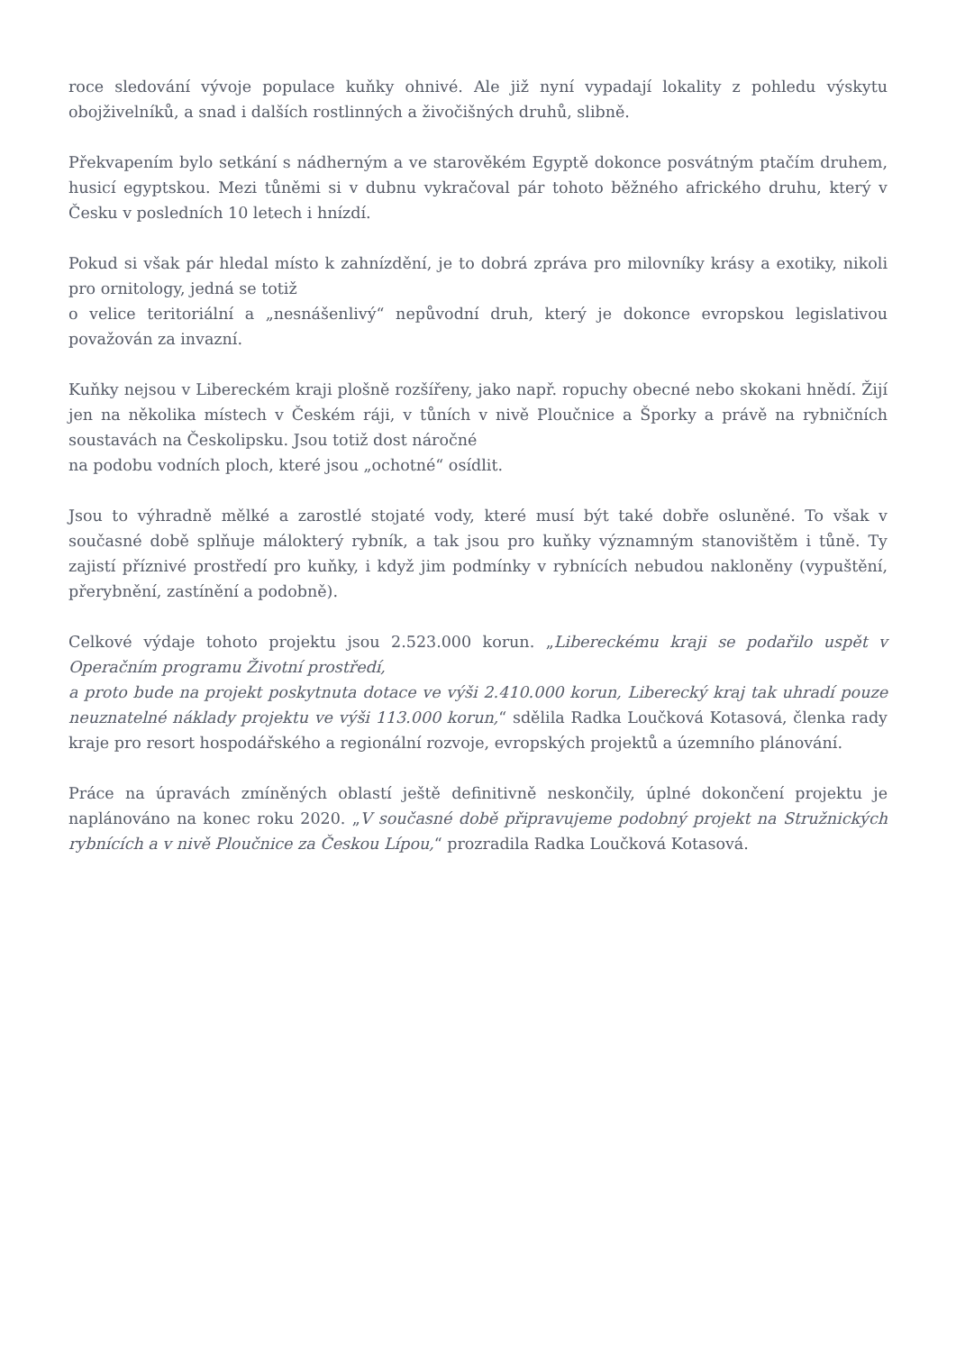roce sledování vývoje populace kuňky ohnivé. Ale již nyní vypadají lokality z pohledu výskytu obojživelníků, a snad i dalších rostlinných a živočišných druhů, slibně.
Překvapením bylo setkání s nádherným a ve starověkém Egyptě dokonce posvátným ptačím druhem, husicí egyptskou. Mezi tůněmi si v dubnu vykračoval pár tohoto běžného afrického druhu, který v Česku v posledních 10 letech i hnízdí.
Pokud si však pár hledal místo k zahnízdění, je to dobrá zpráva pro milovníky krásy a exotiky, nikoli pro ornitology, jedná se totiž
o velice teritoriální a „nesnášenlivý“ nepůvodní druh, který je dokonce evropskou legislativou považován za invazní.
Kuňky nejsou v Libereckém kraji plošně rozšířeny, jako např. ropuchy obecné nebo skokani hnědí. Žijí jen na několika místech v Českém ráji, v tůních v nivě Ploučnice a Šporky a právě na rybničních soustavách na Českolipsku. Jsou totiž dost náročné
na podobu vodních ploch, které jsou „ochotné“ osídlit.
Jsou to výhradně mělké a zarostlé stojaté vody, které musí být také dobře osluněné. To však v současné době splňuje málokterý rybník, a tak jsou pro kuňky významným stanovištěm i tůně. Ty zajistí příznivé prostředí pro kuňky, i když jim podmínky v rybnících nebudou nakloněny (vypuštění, přerybnění, zastínění a podobně).
Celkové výdaje tohoto projektu jsou 2.523.000 korun. „Libereckému kraji se podařilo uspět v Operačním programu Životní prostředí,
a proto bude na projekt poskytnuta dotace ve výši 2.410.000 korun, Liberecký kraj tak uhradí pouze neuznatelné náklady projektu ve výši 113.000 korun,“ sdělila Radka Loučková Kotasová, členka rady kraje pro resort hospodářského a regionální rozvoje, evropských projektů a územního plánování.
Práce na úpravách zmíněných oblastí ještě definitivně neskončily, úplné dokončení projektu je naplánováno na konec roku 2020. „V současné době připravujeme podobný projekt na Stružnických rybnících a v nivě Ploučnice za Českou Lípou,“ prozradila Radka Loučková Kotasová.